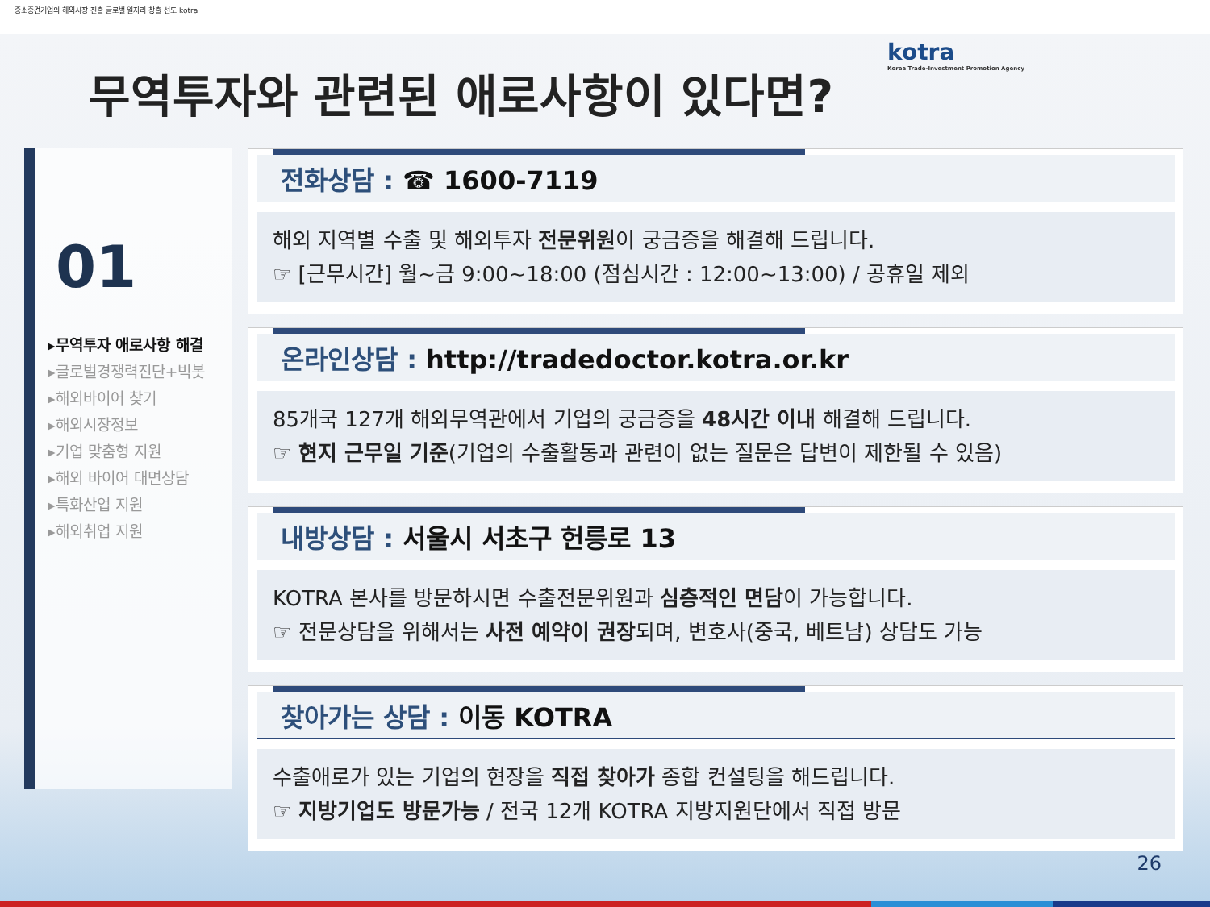중소중견기업의 해외시장 진출 글로벌 일자리 창출 선도 kotra
kotra
Korea Trade-Investment Promotion Agency
무역투자와 관련된 애로사항이 있다면?
01
▸무역투자 애로사항 해결
▸글로벌경쟁력진단+빅봇
▸해외바이어 찾기
▸해외시장정보
▸기업 맞춤형 지원
▸해외 바이어 대면상담
▸특화산업 지원
▸해외취업 지원
전화상담 : ☎ 1600-7119
해외 지역별 수출 및 해외투자 전문위원이 궁금증을 해결해 드립니다.
☞ [근무시간] 월~금 9:00~18:00 (점심시간 : 12:00~13:00) / 공휴일 제외
온라인상담 : http://tradedoctor.kotra.or.kr
85개국 127개 해외무역관에서 기업의 궁금증을 48시간 이내 해결해 드립니다.
☞ 현지 근무일 기준(기업의 수출활동과 관련이 없는 질문은 답변이 제한될 수 있음)
내방상담 : 서울시 서초구 헌릉로 13
KOTRA 본사를 방문하시면 수출전문위원과 심층적인 면담이 가능합니다.
☞ 전문상담을 위해서는 사전 예약이 권장되며, 변호사(중국, 베트남) 상담도 가능
찾아가는 상담 : 이동 KOTRA
수출애로가 있는 기업의 현장을 직접 찾아가 종합 컨설팅을 해드립니다.
☞ 지방기업도 방문가능 / 전국 12개 KOTRA 지방지원단에서 직접 방문
26